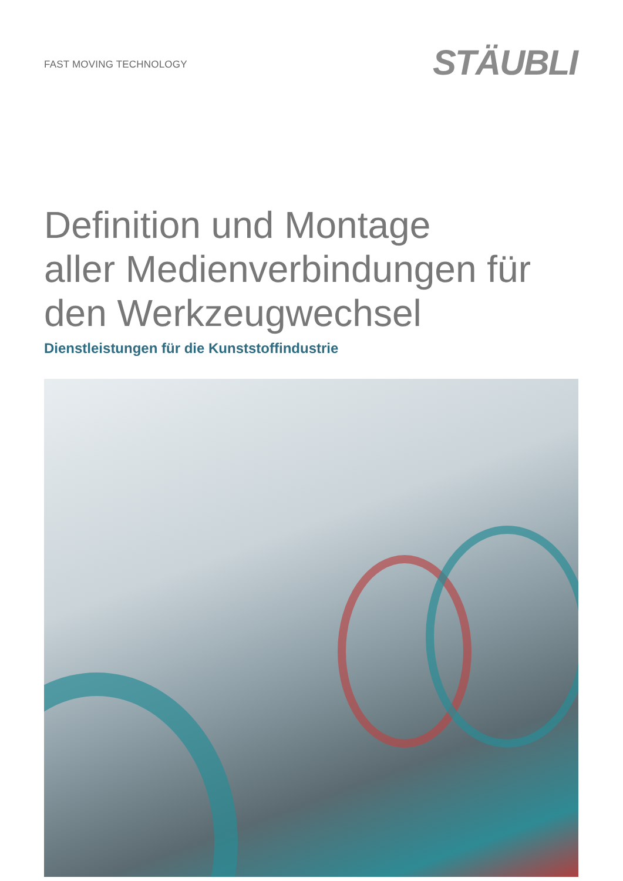FAST MOVING TECHNOLOGY
STÄUBLI
Definition und Montage
aller Medienverbindungen für
den Werkzeugwechsel
Dienstleistungen für die Kunststoffindustrie